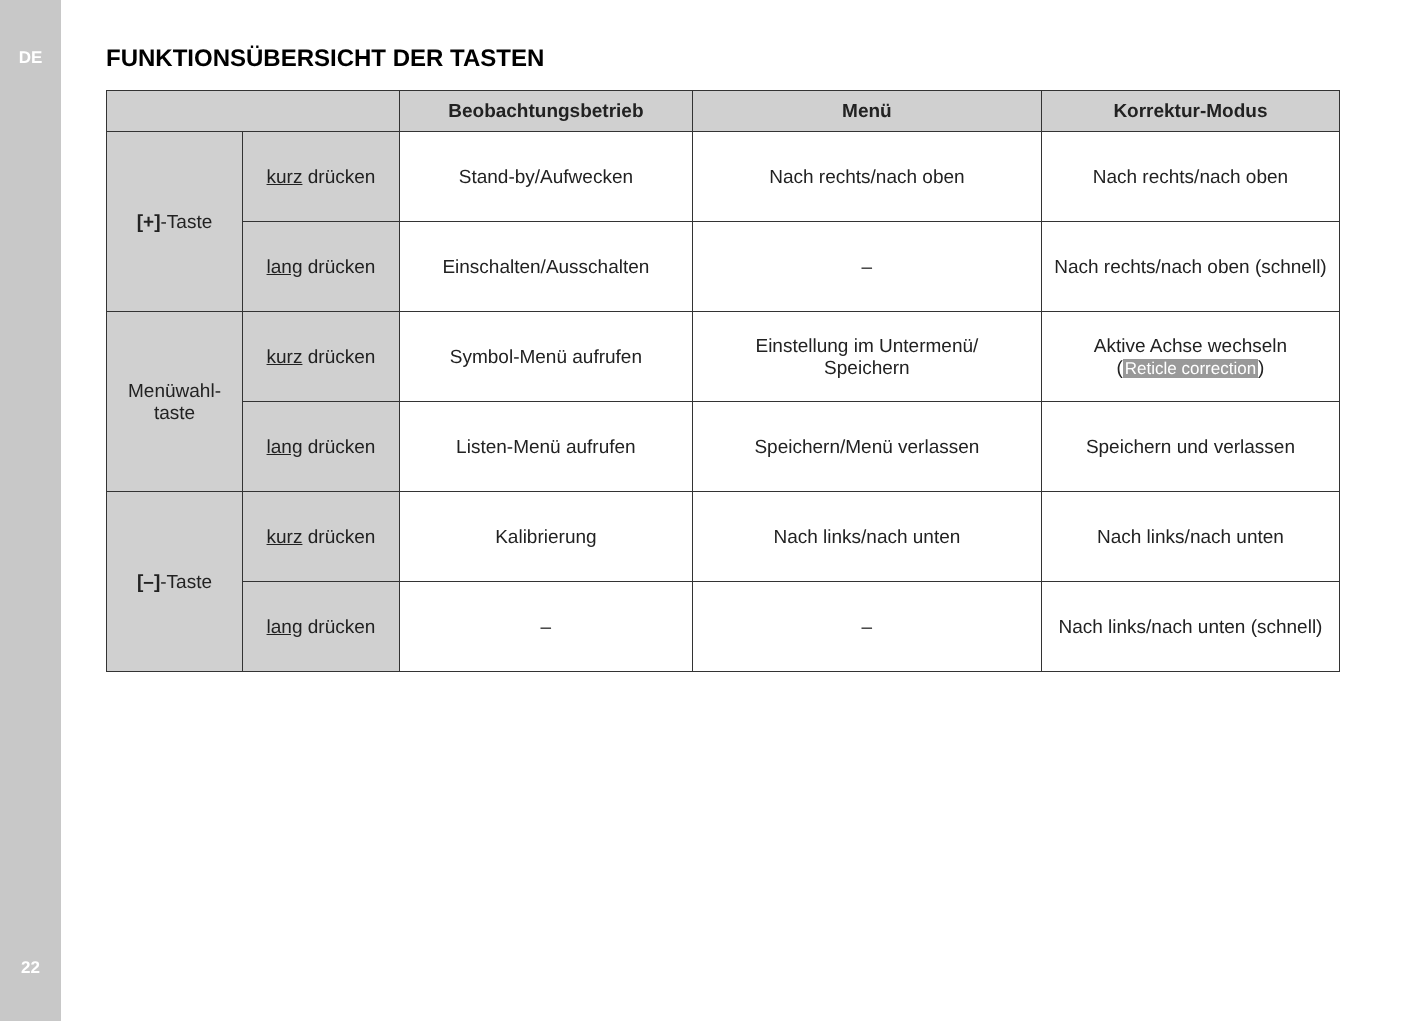DE
22
FUNKTIONSÜBERSICHT DER TASTEN
| | | Beobachtungsbetrieb | Menü | Korrektur-Modus |
| --- | --- | --- | --- | --- |
| [+] -Taste | kurz drücken | Stand-by/Aufwecken | Nach rechts/nach oben | Nach rechts/nach oben |
| | lang drücken | Einschalten/Ausschalten | – | Nach rechts/nach oben (schnell) |
| Menüwahl- taste | kurz drücken | Symbol-Menü aufrufen | Einstellung im Untermenü/ Speichern | Aktive Achse wechseln ( Reticle correction ) |
| | lang drücken | Listen-Menü aufrufen | Speichern/Menü verlassen | Speichern und verlassen |
| [–] -Taste | kurz drücken | Kalibrierung | Nach links/nach unten | Nach links/nach unten |
| | lang drücken | – | – | Nach links/nach unten (schnell) |